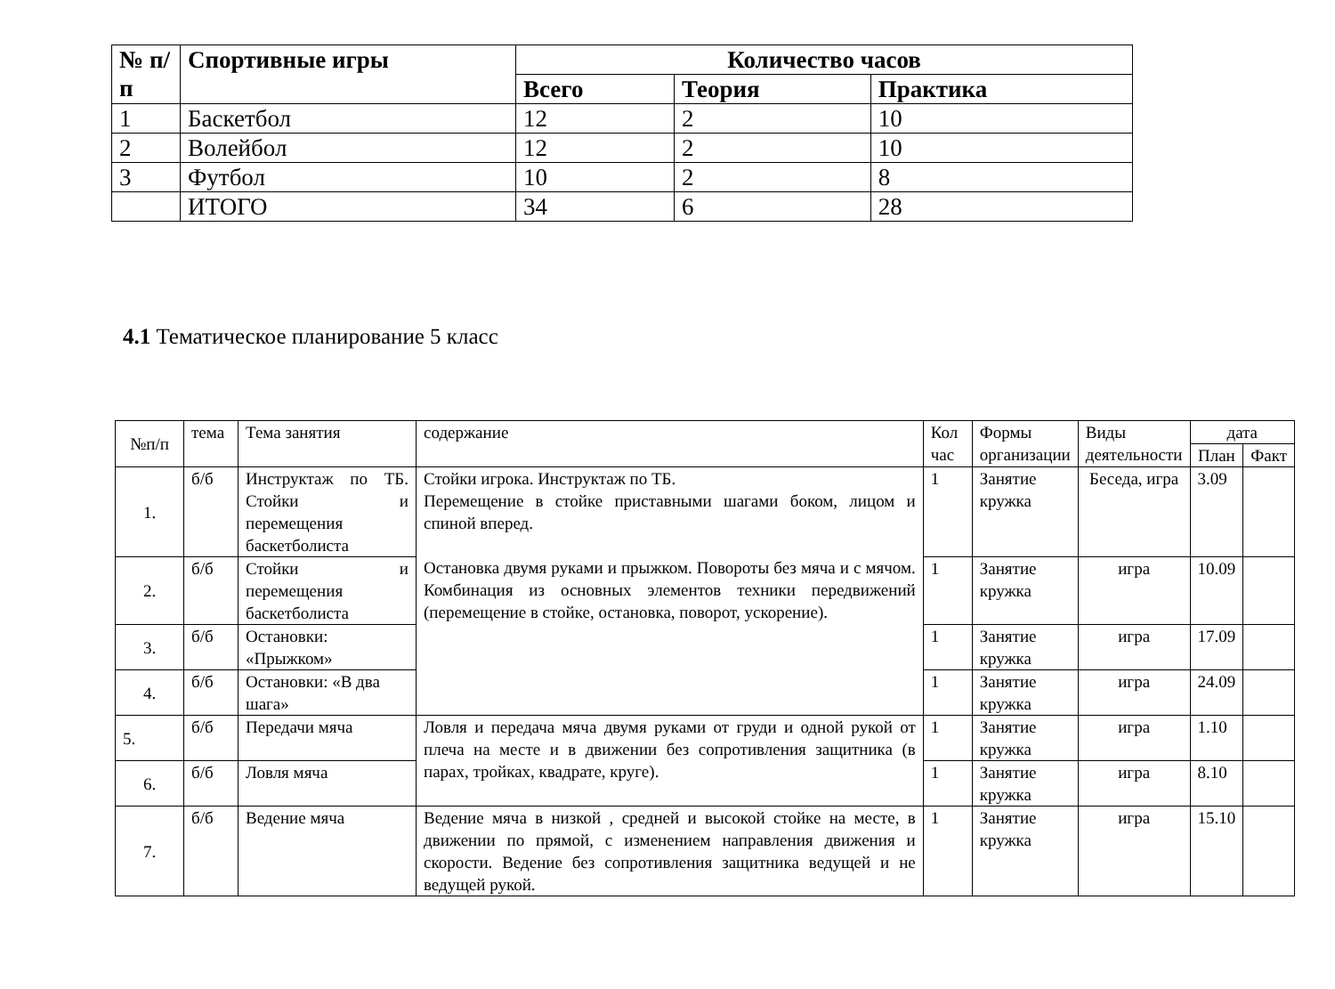| № п/п | Спортивные игры | Количество часов | | |
| --- | --- | --- | --- | --- |
| | | Всего | Теория | Практика |
| 1 | Баскетбол | 12 | 2 | 10 |
| 2 | Волейбол | 12 | 2 | 10 |
| 3 | Футбол | 10 | 2 | 8 |
| | ИТОГО | 34 | 6 | 28 |
4.1 Тематическое планирование 5 класс
| №п/п | тема | Тема занятия | содержание | Кол час | Формы организации | Виды деятельности | дата | |
| --- | --- | --- | --- | --- | --- | --- | --- | --- |
| | | | | | | | План | Факт |
| 1. | б/б | Инструктаж по ТБ. Стойки и перемещения баскетболиста | Стойки игрока. Инструктаж по ТБ. Перемещение в стойке приставными шагами боком, лицом и спиной вперед. Остановка двумя руками и прыжком. Повороты без мяча и с мячом. Комбинация из основных элементов техники передвижений (перемещение в стойке, остановка, поворот, ускорение). | 1 | Занятие кружка | Беседа, игра | 3.09 | |
| 2. | б/б | Стойки и перемещения баскетболиста | | 1 | Занятие кружка | игра | 10.09 | |
| 3. | б/б | Остановки: «Прыжком» | | 1 | Занятие кружка | игра | 17.09 | |
| 4. | б/б | Остановки: «В два шага» | | 1 | Занятие кружка | игра | 24.09 | |
| 5. | б/б | Передачи мяча | Ловля и передача мяча двумя руками от груди и одной рукой от плеча на месте и в движении без сопротивления защитника (в парах, тройках, квадрате, круге). | 1 | Занятие кружка | игра | 1.10 | |
| 6. | б/б | Ловля мяча | | 1 | Занятие кружка | игра | 8.10 | |
| 7. | б/б | Ведение мяча | Ведение мяча в низкой , средней и высокой стойке на месте, в движении по прямой, с изменением направления движения и скорости. Ведение без сопротивления защитника ведущей и не ведущей рукой. | 1 | Занятие кружка | игра | 15.10 | |